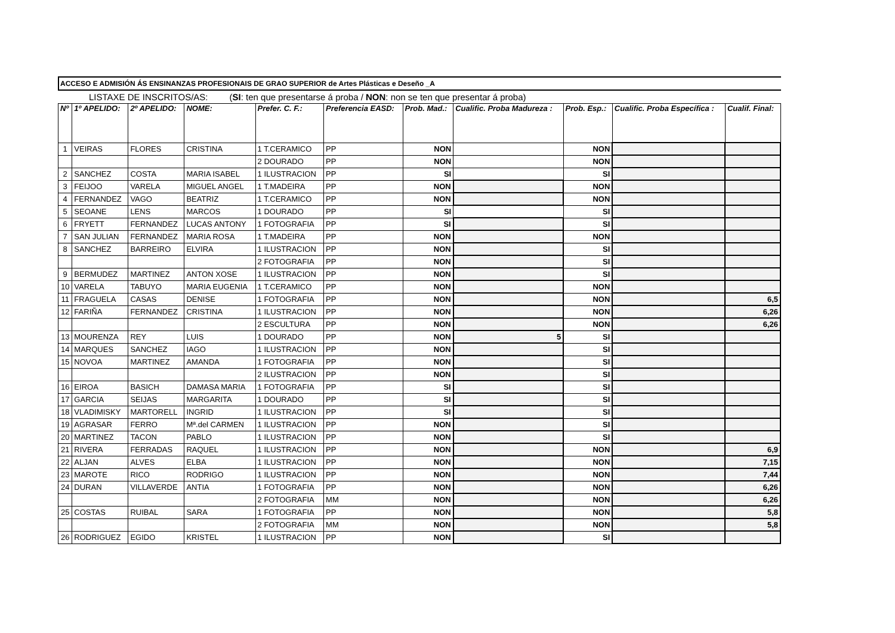ACCESO E ADMISIÓN ÁS ENSINANZAS PROFESIONAIS DE GRAO SUPERIOR de Artes Plásticas e Deseño _A
LISTAXE DE INSCRITOS/AS: (SI: ten que presentarse á proba / NON: non se ten que presentar á proba)
| Nº | 1º APELIDO: | 2º APELIDO: | NOME: | Prefer. C. F.: | Preferencia EASD: | Prob. Mad.: | Cualific. Proba Madureza : | Prob. Esp.: | Cualific. Proba Específica : | Cualif. Final: |
| --- | --- | --- | --- | --- | --- | --- | --- | --- | --- | --- |
| 1 | VEIRAS | FLORES | CRISTINA | 1 T.CERAMICO | PP | NON | | NON | | |
| | | | | 2 DOURADO | PP | NON | | NON | | |
| 2 | SANCHEZ | COSTA | MARIA ISABEL | 1 ILUSTRACION | PP | SI | | SI | | |
| 3 | FEIJOO | VARELA | MIGUEL ANGEL | 1 T.MADEIRA | PP | NON | | NON | | |
| 4 | FERNANDEZ | VAGO | BEATRIZ | 1 T.CERAMICO | PP | NON | | NON | | |
| 5 | SEOANE | LENS | MARCOS | 1 DOURADO | PP | SI | | SI | | |
| 6 | FRYETT | FERNANDEZ | LUCAS ANTONY | 1 FOTOGRAFIA | PP | SI | | SI | | |
| 7 | SAN JULIAN | FERNANDEZ | MARIA ROSA | 1 T.MADEIRA | PP | NON | | NON | | |
| 8 | SANCHEZ | BARREIRO | ELVIRA | 1 ILUSTRACION | PP | NON | | SI | | |
| | | | | 2 FOTOGRAFIA | PP | NON | | SI | | |
| 9 | BERMUDEZ | MARTINEZ | ANTON XOSE | 1 ILUSTRACION | PP | NON | | SI | | |
| 10 | VARELA | TABUYO | MARIA EUGENIA | 1 T.CERAMICO | PP | NON | | NON | | |
| 11 | FRAGUELA | CASAS | DENISE | 1 FOTOGRAFIA | PP | NON | | NON | | 6,5 |
| 12 | FARIÑA | FERNANDEZ | CRISTINA | 1 ILUSTRACION | PP | NON | | NON | | 6,26 |
| | | | | 2 ESCULTURA | PP | NON | | NON | | 6,26 |
| 13 | MOURENZA | REY | LUIS | 1 DOURADO | PP | NON | 5 | SI | | |
| 14 | MARQUES | SANCHEZ | IAGO | 1 ILUSTRACION | PP | NON | | SI | | |
| 15 | NOVOA | MARTINEZ | AMANDA | 1 FOTOGRAFIA | PP | NON | | SI | | |
| | | | | 2 ILUSTRACION | PP | NON | | SI | | |
| 16 | EIROA | BASICH | DAMASA MARIA | 1 FOTOGRAFIA | PP | SI | | SI | | |
| 17 | GARCIA | SEIJAS | MARGARITA | 1 DOURADO | PP | SI | | SI | | |
| 18 | VLADIMISKY | MARTORELL | INGRID | 1 ILUSTRACION | PP | SI | | SI | | |
| 19 | AGRASAR | FERRO | Mª.del CARMEN | 1 ILUSTRACION | PP | NON | | SI | | |
| 20 | MARTINEZ | TACON | PABLO | 1 ILUSTRACION | PP | NON | | SI | | |
| 21 | RIVERA | FERRADAS | RAQUEL | 1 ILUSTRACION | PP | NON | | NON | | 6,9 |
| 22 | ALJAN | ALVES | ELBA | 1 ILUSTRACION | PP | NON | | NON | | 7,15 |
| 23 | MAROTE | RICO | RODRIGO | 1 ILUSTRACION | PP | NON | | NON | | 7,44 |
| 24 | DURAN | VILLAVERDE | ANTIA | 1 FOTOGRAFIA | PP | NON | | NON | | 6,26 |
| | | | | 2 FOTOGRAFIA | MM | NON | | NON | | 6,26 |
| 25 | COSTAS | RUIBAL | SARA | 1 FOTOGRAFIA | PP | NON | | NON | | 5,8 |
| | | | | 2 FOTOGRAFIA | MM | NON | | NON | | 5,8 |
| 26 | RODRIGUEZ | EGIDO | KRISTEL | 1 ILUSTRACION | PP | NON | | SI | | |